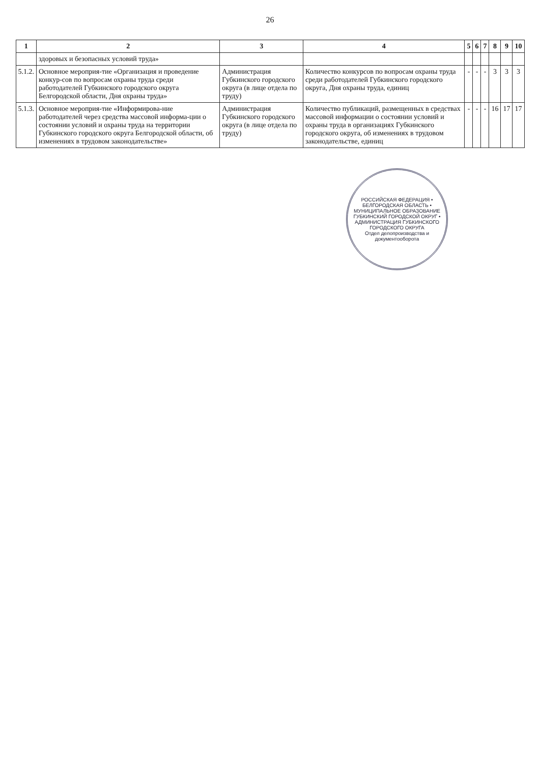26
| 1 | 2 | 3 | 4 | 5 | 6 | 7 | 8 | 9 | 10 |
| --- | --- | --- | --- | --- | --- | --- | --- | --- | --- |
| | здоровых и безопасных условий труда» | | | | | | | | |
| 5.1.2. | Основное мероприя-тие «Организация и проведение конкур-сов по вопросам охраны труда среди работодателей Губкинского городского округа Белгородской области, Дня охраны труда» | Администрация Губкинского городского округа (в лице отдела по труду) | Количество конкурсов по вопросам охраны труда среди работодателей Губкинского городского округа, Дня охраны труда, единиц | - | - | - | 3 | 3 | 3 |
| 5.1.3. | Основное мероприя-тие «Информирова-ние работодателей через средства массовой информа-ции о состоянии условий и охраны труда на территории Губкинского городского округа Белгородской области, об изменениях в трудовом законодательстве» | Администрация Губкинского городского округа (в лице отдела по труду) | Количество публикаций, размещенных в средствах массовой информации о состоянии условий и охраны труда в организациях Губкинского городского округа, об изменениях в трудовом законодательстве, единиц | - | - | - | 16 | 17 | 17 |
РОССИЙСКАЯ ФЕДЕРАЦИЯ • БЕЛГОРОДСКАЯ ОБЛАСТЬ • МУНИЦИПАЛЬНОЕ ОБРАЗОВАНИЕ ГУБКИНСКИЙ ГОРОДСКОЙ ОКРУГ • АДМИНИСТРАЦИЯ ГУБКИНСКОГО ГОРОДСКОГО ОКРУГА
Отдел делопроизводства и документооборота